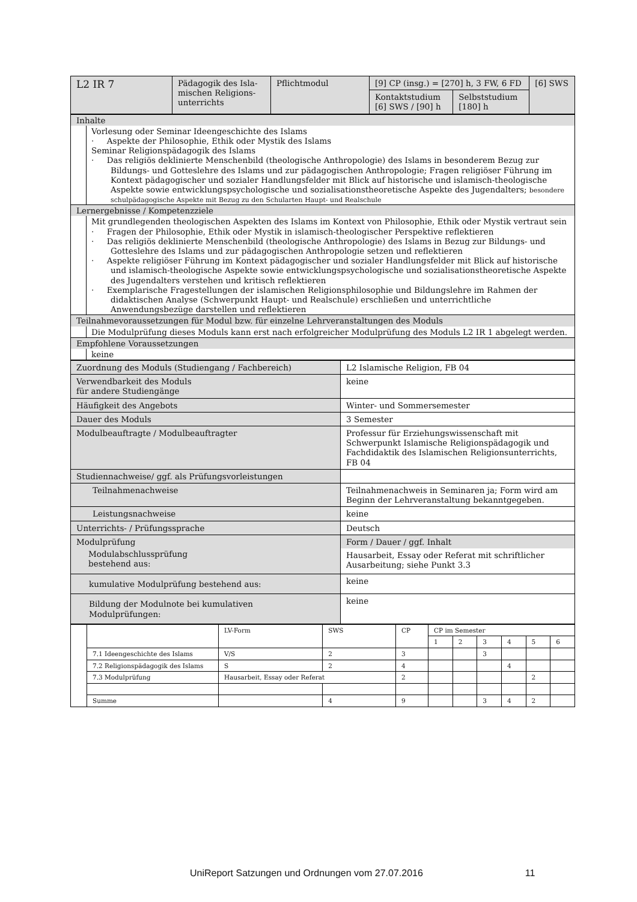| L2 IR 7 | Pädagogik des Isla-mischen Religions-unterrichts | Pflichtmodul | [9] CP (insg.) = [270] h, 3 FW, 6 FD | | [6] SWS |
| | | | Kontaktstudium [6] SWS / [90] h | Selbststudium [180] h | |
| Inhalte |
| Vorlesung oder Seminar Ideengeschichte des Islams · Aspekte der Philosophie, Ethik oder Mystik des Islams Seminar Religionspädagogik des Islams · Das religiös deklinierte Menschenbild (theologische Anthropologie) des Islams in besonderem Bezug zur Bildungs- und Gotteslehre des Islams und zur pädagogischen Anthropologie; Fragen religiöser Führung im Kontext pädagogischer und sozialer Handlungsfelder mit Blick auf historische und islamisch-theologische Aspekte sowie entwicklungspsychologische und sozialisationstheoretische Aspekte des Jugendalters; besondere schulpädagogische Aspekte mit Bezug zu den Schularten Haupt- und Realschule |
| Lernergebnisse / Kompetenzziele |
| Mit grundlegenden theologischen Aspekten des Islams im Kontext von Philosophie, Ethik oder Mystik vertraut sein · Fragen der Philosophie, Ethik oder Mystik in islamisch-theologischer Perspektive reflektieren · Das religiös deklinierte Menschenbild (theologische Anthropologie) des Islams in Bezug zur Bildungs- und Gotteslehre des Islams und zur pädagogischen Anthropologie setzen und reflektieren · Aspekte religiöser Führung im Kontext pädagogischer und sozialer Handlungsfelder mit Blick auf historische und islamisch-theologische Aspekte sowie entwicklungspsychologische und sozialisationstheoretische Aspekte des Jugendalters verstehen und kritisch reflektieren · Exemplarische Fragestellungen der islamischen Religionsphilosophie und Bildungslehre im Rahmen der didaktischen Analyse (Schwerpunkt Haupt- und Realschule) erschließen und unterrichtliche Anwendungsbezüge darstellen und reflektieren |
| Teilnahmevoraussetzungen für Modul bzw. für einzelne Lehrveranstaltungen des Moduls |
| Die Modulprüfung dieses Moduls kann erst nach erfolgreicher Modulprüfung des Moduls L2 IR 1 abgelegt werden. |
| Empfohlene Voraussetzungen |
| keine |
| Zuordnung des Moduls (Studiengang / Fachbereich) | L2 Islamische Religion, FB 04 |
| Verwendbarkeit des Moduls für andere Studiengänge | keine |
| Häufigkeit des Angebots | Winter- und Sommersemester |
| Dauer des Moduls | 3 Semester |
| Modulbeauftragte / Modulbeauftragter | Professur für Erziehungswissenschaft mit Schwerpunkt Islamische Religionspädagogik und Fachdidaktik des Islamischen Religionsunterrichts, FB 04 |
| Studiennachweise/ ggf. als Prüfungsvorleistungen | |
| Teilnahmenachweise | Teilnahmenachweis in Seminaren ja; Form wird am Beginn der Lehrveranstaltung bekanntgegeben. |
| Leistungsnachweise | keine |
| Unterrichts- / Prüfungssprache | Deutsch |
| Modulprüfung Modulabschlussprüfung bestehend aus: | Form / Dauer / ggf. Inhalt Hausarbeit, Essay oder Referat mit schriftlicher Ausarbeitung; siehe Punkt 3.3 |
| kumulative Modulprüfung bestehend aus: | keine |
| Bildung der Modulnote bei kumulativen Modulprüfungen: | keine |
| | | LV-Form | SWS | CP | CP im Semester | | | | | |
| | | | | | 1 | 2 | 3 | 4 | 5 | 6 |
| | 7.1 Ideengeschichte des Islams | V/S | 2 | 3 | | | 3 | | | |
| | 7.2 Religionspädagogik des Islams | S | 2 | 4 | | | | 4 | | |
| | 7.3 Modulprüfung | Hausarbeit, Essay oder Referat | | 2 | | | | | 2 | |
| | Summe | | 4 | 9 | | | 3 | 4 | 2 | |
UniReport Satzungen und Ordnungen vom 27.07.2016 11